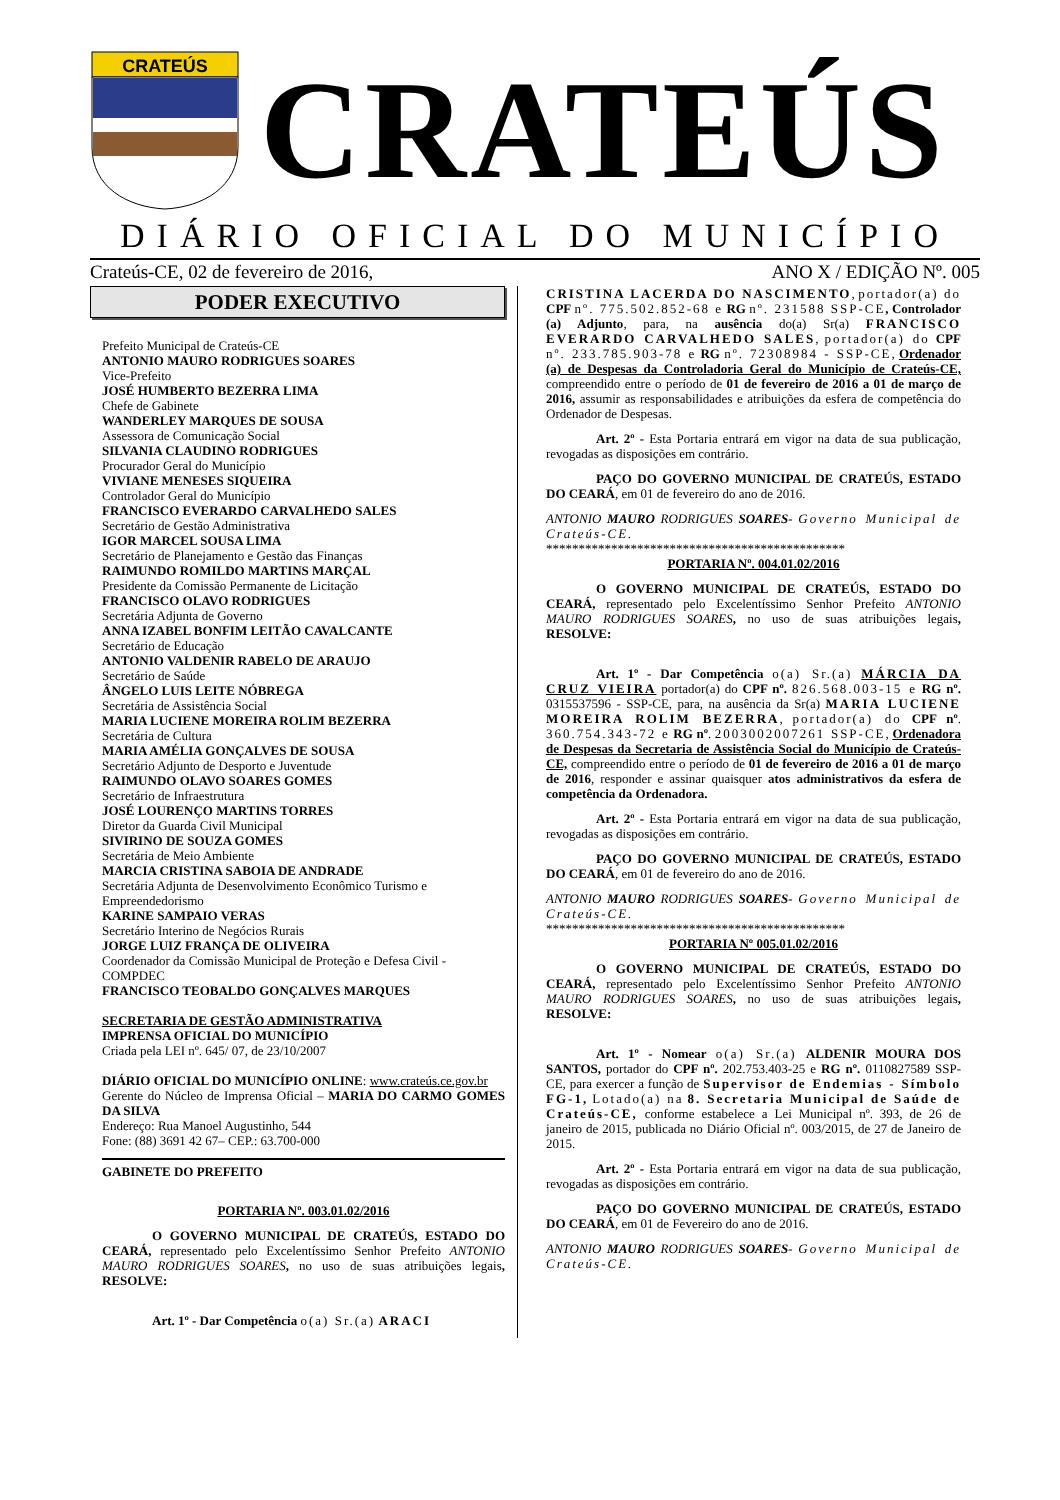CRATEÚS
CRATEÚS
DIÁRIO OFICIAL DO MUNICÍPIO
Crateús-CE, 02 de fevereiro de 2016, ANO X / EDIÇÃO Nº. 005
PODER EXECUTIVO
Prefeito Municipal de Crateús-CE
ANTONIO MAURO RODRIGUES SOARES
Vice-Prefeito
JOSÉ HUMBERTO BEZERRA LIMA
Chefe de Gabinete
WANDERLEY MARQUES DE SOUSA
Assessora de Comunicação Social
SILVANIA CLAUDINO RODRIGUES
Procurador Geral do Município
VIVIANE MENESES SIQUEIRA
Controlador Geral do Município
FRANCISCO EVERARDO CARVALHEDO SALES
Secretário de Gestão Administrativa
IGOR MARCEL SOUSA LIMA
Secretário de Planejamento e Gestão das Finanças
RAIMUNDO ROMILDO MARTINS MARÇAL
Presidente da Comissão Permanente de Licitação
FRANCISCO OLAVO RODRIGUES
Secretária Adjunta de Governo
ANNA IZABEL BONFIM LEITÃO CAVALCANTE
Secretário de Educação
ANTONIO VALDENIR RABELO DE ARAUJO
Secretário de Saúde
ÂNGELO LUIS LEITE NÓBREGA
Secretária de Assistência Social
MARIA LUCIENE MOREIRA ROLIM BEZERRA
Secretária de Cultura
MARIA AMÉLIA GONÇALVES DE SOUSA
Secretário Adjunto de Desporto e Juventude
RAIMUNDO OLAVO SOARES GOMES
Secretário de Infraestrutura
JOSÉ LOURENÇO MARTINS TORRES
Diretor da Guarda Civil Municipal
SIVIRINO DE SOUZA GOMES
Secretária de Meio Ambiente
MARCIA CRISTINA SABOIA DE ANDRADE
Secretária Adjunta de Desenvolvimento Econômico Turismo e Empreendedorismo
KARINE SAMPAIO VERAS
Secretário Interino de Negócios Rurais
JORGE LUIZ FRANÇA DE OLIVEIRA
Coordenador da Comissão Municipal de Proteção e Defesa Civil - COMPDEC
FRANCISCO TEOBALDO GONÇALVES MARQUES
SECRETARIA DE GESTÃO ADMINISTRATIVA
IMPRENSA OFICIAL DO MUNICÍPIO
Criada pela LEI nº. 645/ 07, de 23/10/2007
DIÁRIO OFICIAL DO MUNICÍPIO ONLINE: www.crateús.ce.gov.br
Gerente do Núcleo de Imprensa Oficial – MARIA DO CARMO GOMES DA SILVA
Endereço: Rua Manoel Augustinho, 544
Fone: (88) 3691 42 67– CEP.: 63.700-000
GABINETE DO PREFEITO
PORTARIA Nº. 003.01.02/2016
O GOVERNO MUNICIPAL DE CRATEÚS, ESTADO DO CEARÁ, representado pelo Excelentíssimo Senhor Prefeito ANTONIO MAURO RODRIGUES SOARES, no uso de suas atribuições legais, RESOLVE:
Art. 1º - Dar Competência o(a) Sr.(a) ARACI
CRISTINA LACERDA DO NASCIMENTO, portador(a) do CPF nº. 775.502.852-68 e RG nº. 231588 SSP-CE, Controlador (a) Adjunto, para, na ausência do(a) Sr(a) FRANCISCO EVERARDO CARVALHEDO SALES, portador(a) do CPF nº. 233.785.903-78 e RG nº. 72308984 - SSP-CE, Ordenador (a) de Despesas da Controladoria Geral do Município de Crateús-CE, compreendido entre o período de 01 de fevereiro de 2016 a 01 de março de 2016, assumir as responsabilidades e atribuições da esfera de competência do Ordenador de Despesas.
Art. 2º - Esta Portaria entrará em vigor na data de sua publicação, revogadas as disposições em contrário.
PAÇO DO GOVERNO MUNICIPAL DE CRATEÚS, ESTADO DO CEARÁ, em 01 de fevereiro do ano de 2016.
ANTONIO MAURO RODRIGUES SOARES- Governo Municipal de Crateús-CE.
**********************************************
PORTARIA Nº. 004.01.02/2016
O GOVERNO MUNICIPAL DE CRATEÚS, ESTADO DO CEARÁ, representado pelo Excelentíssimo Senhor Prefeito ANTONIO MAURO RODRIGUES SOARES, no uso de suas atribuições legais, RESOLVE:
Art. 1º - Dar Competência o(a) Sr.(a) MÁRCIA DA CRUZ VIEIRA portador(a) do CPF nº. 826.568.003-15 e RG nº. 0315537596 - SSP-CE, para, na ausência da Sr(a) MARIA LUCIENE MOREIRA ROLIM BEZERRA, portador(a) do CPF nº. 360.754.343-72 e RG nº. 2003002007261 SSP-CE, Ordenadora de Despesas da Secretaria de Assistência Social do Município de Crateús-CE, compreendido entre o período de 01 de fevereiro de 2016 a 01 de março de 2016, responder e assinar quaisquer atos administrativos da esfera de competência da Ordenadora.
Art. 2º - Esta Portaria entrará em vigor na data de sua publicação, revogadas as disposições em contrário.
PAÇO DO GOVERNO MUNICIPAL DE CRATEÚS, ESTADO DO CEARÁ, em 01 de fevereiro do ano de 2016.
ANTONIO MAURO RODRIGUES SOARES- Governo Municipal de Crateús-CE.
**********************************************
PORTARIA Nº 005.01.02/2016
O GOVERNO MUNICIPAL DE CRATEÚS, ESTADO DO CEARÁ, representado pelo Excelentíssimo Senhor Prefeito ANTONIO MAURO RODRIGUES SOARES, no uso de suas atribuições legais, RESOLVE:
Art. 1º - Nomear o(a) Sr.(a) ALDENIR MOURA DOS SANTOS, portador do CPF nº. 202.753.403-25 e RG nº. 0110827589 SSP-CE, para exercer a função de Supervisor de Endemias - Símbolo FG-1, Lotado(a) na 8. Secretaria Municipal de Saúde de Crateús-CE, conforme estabelece a Lei Municipal nº. 393, de 26 de janeiro de 2015, publicada no Diário Oficial nº. 003/2015, de 27 de Janeiro de 2015.
Art. 2º - Esta Portaria entrará em vigor na data de sua publicação, revogadas as disposições em contrário.
PAÇO DO GOVERNO MUNICIPAL DE CRATEÚS, ESTADO DO CEARÁ, em 01 de Fevereiro do ano de 2016.
ANTONIO MAURO RODRIGUES SOARES- Governo Municipal de Crateús-CE.